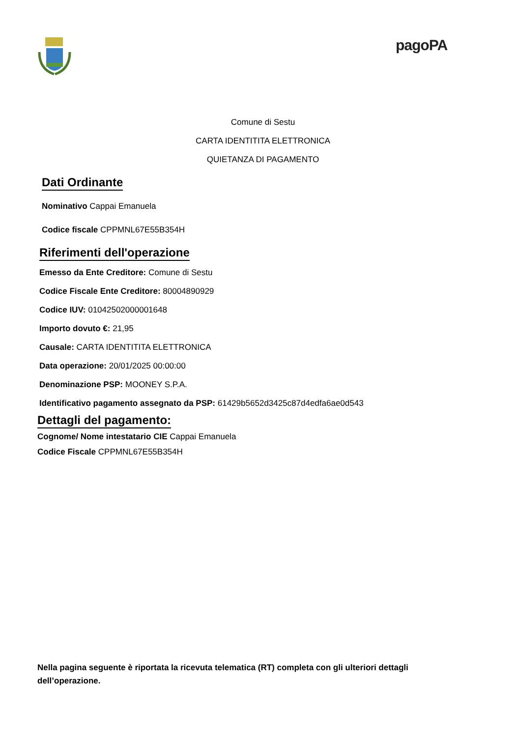pagoPA
Comune di Sestu
CARTA IDENTITITA ELETTRONICA
QUIETANZA DI PAGAMENTO
Dati Ordinante
Nominativo Cappai Emanuela
Codice fiscale CPPMNL67E55B354H
Riferimenti dell'operazione
Emesso da Ente Creditore: Comune di Sestu
Codice Fiscale Ente Creditore: 80004890929
Codice IUV: 01042502000001648
Importo dovuto €: 21,95
Causale: CARTA IDENTITITA ELETTRONICA
Data operazione: 20/01/2025 00:00:00
Denominazione PSP: MOONEY S.P.A.
Identificativo pagamento assegnato da PSP: 61429b5652d3425c87d4edfa6ae0d543
Dettagli del pagamento:
Cognome/ Nome intestatario CIE Cappai Emanuela
Codice Fiscale CPPMNL67E55B354H
Nella pagina seguente è riportata la ricevuta telematica (RT) completa con gli ulteriori dettagli dell’operazione.